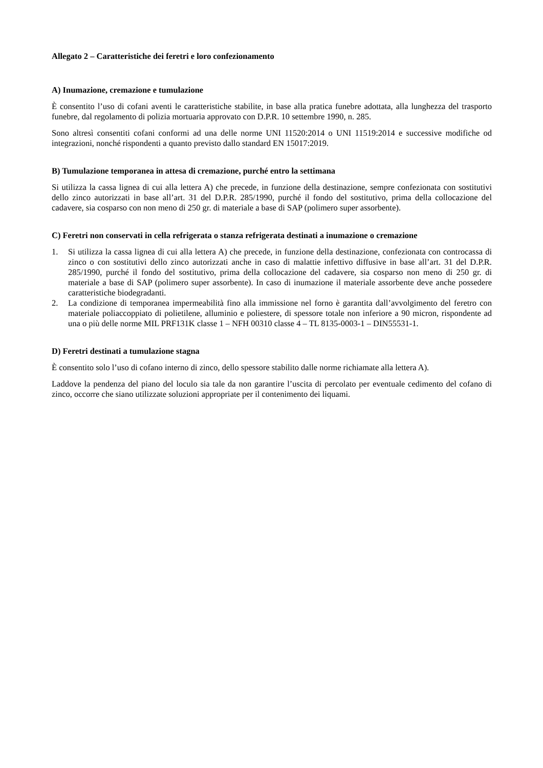Allegato 2 – Caratteristiche dei feretri e loro confezionamento
A) Inumazione, cremazione e tumulazione
È consentito l’uso di cofani aventi le caratteristiche stabilite, in base alla pratica funebre adottata, alla lunghezza del trasporto funebre, dal regolamento di polizia mortuaria approvato con D.P.R. 10 settembre 1990, n. 285.
Sono altresì consentiti cofani conformi ad una delle norme UNI 11520:2014 o UNI 11519:2014 e successive modifiche od integrazioni, nonché rispondenti a quanto previsto dallo standard EN 15017:2019.
B) Tumulazione temporanea in attesa di cremazione, purché entro la settimana
Si utilizza la cassa lignea di cui alla lettera A) che precede, in funzione della destinazione, sempre confezionata con sostitutivi dello zinco autorizzati in base all’art. 31 del D.P.R. 285/1990, purché il fondo del sostitutivo, prima della collocazione del cadavere, sia cosparso con non meno di 250 gr. di materiale a base di SAP (polimero super assorbente).
C) Feretri non conservati in cella refrigerata o stanza refrigerata destinati a inumazione o cremazione
1. Si utilizza la cassa lignea di cui alla lettera A) che precede, in funzione della destinazione, confezionata con controcassa di zinco o con sostitutivi dello zinco autorizzati anche in caso di malattie infettivo diffusive in base all’art. 31 del D.P.R. 285/1990, purché il fondo del sostitutivo, prima della collocazione del cadavere, sia cosparso non meno di 250 gr. di materiale a base di SAP (polimero super assorbente). In caso di inumazione il materiale assorbente deve anche possedere caratteristiche biodegradanti.
2. La condizione di temporanea impermeabilità fino alla immissione nel forno è garantita dall’avvolgimento del feretro con materiale poliaccoppiato di polietilene, alluminio e poliestere, di spessore totale non inferiore a 90 micron, rispondente ad una o più delle norme MIL PRF131K classe 1 – NFH 00310 classe 4 – TL 8135-0003-1 – DIN55531-1.
D) Feretri destinati a tumulazione stagna
È consentito solo l’uso di cofano interno di zinco, dello spessore stabilito dalle norme richiamate alla lettera A).
Laddove la pendenza del piano del loculo sia tale da non garantire l’uscita di percolato per eventuale cedimento del cofano di zinco, occorre che siano utilizzate soluzioni appropriate per il contenimento dei liquami.